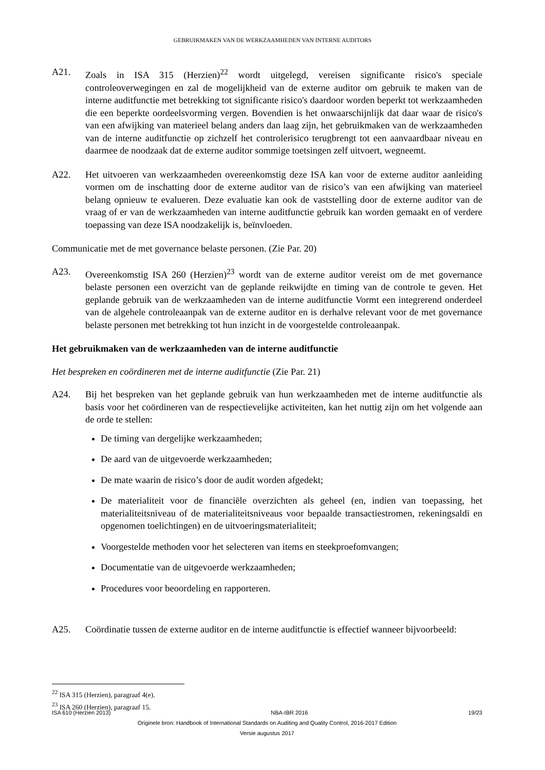GEBRUIKMAKEN VAN DE WERKZAAMHEDEN VAN INTERNE AUDITORS
A21. Zoals in ISA 315 (Herzien)<sup>22</sup> wordt uitgelegd, vereisen significante risico's speciale controleoverwegingen en zal de mogelijkheid van de externe auditor om gebruik te maken van de interne auditfunctie met betrekking tot significante risico's daardoor worden beperkt tot werkzaamheden die een beperkte oordeelsvorming vergen. Bovendien is het onwaarschijnlijk dat daar waar de risico's van een afwijking van materieel belang anders dan laag zijn, het gebruikmaken van de werkzaamheden van de interne auditfunctie op zichzelf het controlerisico terugbrengt tot een aanvaardbaar niveau en daarmee de noodzaak dat de externe auditor sommige toetsingen zelf uitvoert, wegneemt.
A22. Het uitvoeren van werkzaamheden overeenkomstig deze ISA kan voor de externe auditor aanleiding vormen om de inschatting door de externe auditor van de risico’s van een afwijking van materieel belang opnieuw te evalueren. Deze evaluatie kan ook de vaststelling door de externe auditor van de vraag of er van de werkzaamheden van interne auditfunctie gebruik kan worden gemaakt en of verdere toepassing van deze ISA noodzakelijk is, beïnvloeden.
Communicatie met de met governance belaste personen. (Zie Par. 20)
A23. Overeenkomstig ISA 260 (Herzien)<sup>23</sup> wordt van de externe auditor vereist om de met governance belaste personen een overzicht van de geplande reikwijdte en timing van de controle te geven. Het geplande gebruik van de werkzaamheden van de interne auditfunctie Vormt een integrerend onderdeel van de algehele controleaanpak van de externe auditor en is derhalve relevant voor de met governance belaste personen met betrekking tot hun inzicht in de voorgestelde controleaanpak.
Het gebruikmaken van de werkzaamheden van de interne auditfunctie
Het bespreken en coördineren met de interne auditfunctie (Zie Par. 21)
A24. Bij het bespreken van het geplande gebruik van hun werkzaamheden met de interne auditfunctie als basis voor het coördineren van de respectievelijke activiteiten, kan het nuttig zijn om het volgende aan de orde te stellen:
De timing van dergelijke werkzaamheden;
De aard van de uitgevoerde werkzaamheden;
De mate waarin de risico’s door de audit worden afgedekt;
De materialiteit voor de financiële overzichten als geheel (en, indien van toepassing, het materialiteitsniveau of de materialiteitsniveaus voor bepaalde transactiestromen, rekeningsaldi en opgenomen toelichtingen) en de uitvoeringsmaterialiteit;
Voorgestelde methoden voor het selecteren van items en steekproefomvangen;
Documentatie van de uitgevoerde werkzaamheden;
Procedures voor beoordeling en rapporteren.
A25. Coördinatie tussen de externe auditor en de interne auditfunctie is effectief wanneer bijvoorbeeld:
<sup>22</sup> ISA 315 (Herzien), paragraaf 4(e).
<sup>23</sup> ISA 260 (Herzien), paragraaf 15.
ISA 610 (Herzien 2013) NBA-IBR 2016 19/23
Originele bron: Handbook of International Standards on Auditing and Quality Control, 2016-2017 Edition
Versie augustus 2017